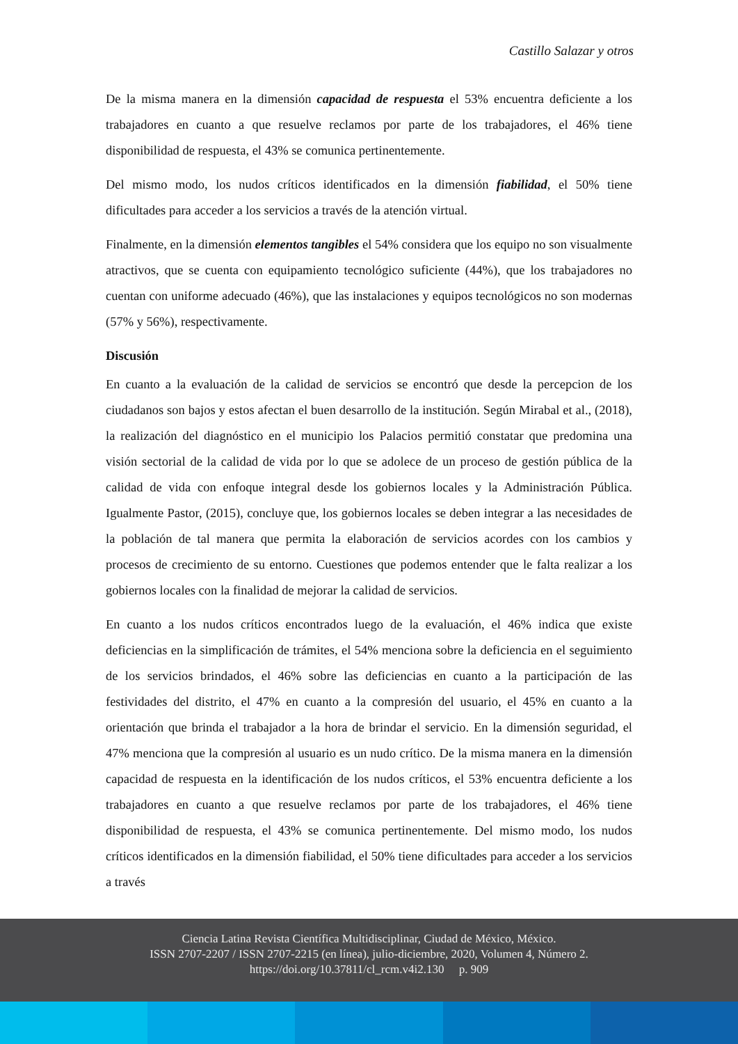Castillo Salazar y otros
De la misma manera en la dimensión capacidad de respuesta el 53% encuentra deficiente a los trabajadores en cuanto a que resuelve reclamos por parte de los trabajadores, el 46% tiene disponibilidad de respuesta, el 43% se comunica pertinentemente.
Del mismo modo, los nudos críticos identificados en la dimensión fiabilidad, el 50% tiene dificultades para acceder a los servicios a través de la atención virtual.
Finalmente, en la dimensión elementos tangibles el 54% considera que los equipo no son visualmente atractivos, que se cuenta con equipamiento tecnológico suficiente (44%), que los trabajadores no cuentan con uniforme adecuado (46%), que las instalaciones y equipos tecnológicos no son modernas (57% y 56%), respectivamente.
Discusión
En cuanto a la evaluación de la calidad de servicios se encontró que desde la percepcion de los ciudadanos son bajos y estos afectan el buen desarrollo de la institución. Según Mirabal et al., (2018), la realización del diagnóstico en el municipio los Palacios permitió constatar que predomina una visión sectorial de la calidad de vida por lo que se adolece de un proceso de gestión pública de la calidad de vida con enfoque integral desde los gobiernos locales y la Administración Pública. Igualmente Pastor, (2015), concluye que, los gobiernos locales se deben integrar a las necesidades de la población de tal manera que permita la elaboración de servicios acordes con los cambios y procesos de crecimiento de su entorno. Cuestiones que podemos entender que le falta realizar a los gobiernos locales con la finalidad de mejorar la calidad de servicios.
En cuanto a los nudos críticos encontrados luego de la evaluación, el 46% indica que existe deficiencias en la simplificación de trámites, el 54% menciona sobre la deficiencia en el seguimiento de los servicios brindados, el 46% sobre las deficiencias en cuanto a la participación de las festividades del distrito, el 47% en cuanto a la compresión del usuario, el 45% en cuanto a la orientación que brinda el trabajador a la hora de brindar el servicio. En la dimensión seguridad, el 47% menciona que la compresión al usuario es un nudo crítico. De la misma manera en la dimensión capacidad de respuesta en la identificación de los nudos críticos, el 53% encuentra deficiente a los trabajadores en cuanto a que resuelve reclamos por parte de los trabajadores, el 46% tiene disponibilidad de respuesta, el 43% se comunica pertinentemente. Del mismo modo, los nudos críticos identificados en la dimensión fiabilidad, el 50% tiene dificultades para acceder a los servicios a través
Ciencia Latina Revista Científica Multidisciplinar, Ciudad de México, México.
ISSN 2707-2207 / ISSN 2707-2215 (en línea), julio-diciembre, 2020, Volumen 4, Número 2.
https://doi.org/10.37811/cl_rcm.v4i2.130 p. 909